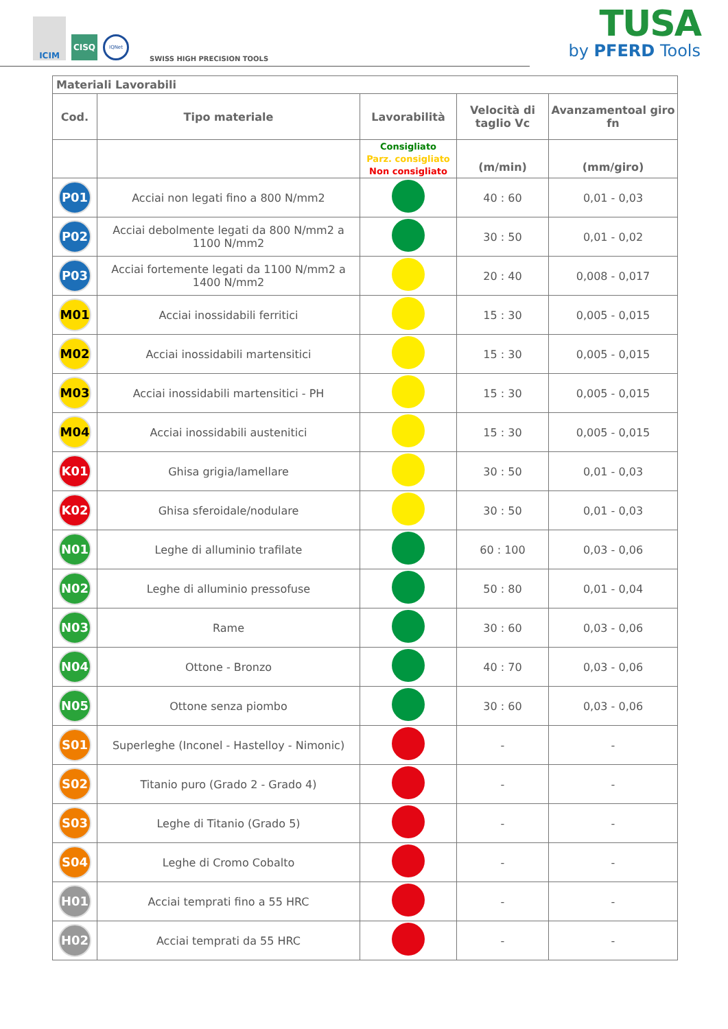ICIM
CISQ
IQNet
SWISS HIGH PRECISION TOOLS
TUSA
by PFERD Tools
| Materiali Lavorabili | | | | |
| --- | --- | --- | --- | --- |
| Cod. | Tipo materiale | Lavorabilità | Velocità di taglio Vc | Avanzamentoal giro fn |
| | | Consigliato Parz. consigliato Non consigliato | (m/min) | (mm/giro) |
| P01 | Acciai non legati fino a 800 N/mm2 | | 40 : 60 | 0,01 - 0,03 |
| P02 | Acciai debolmente legati da 800 N/mm2 a 1100 N/mm2 | | 30 : 50 | 0,01 - 0,02 |
| P03 | Acciai fortemente legati da 1100 N/mm2 a 1400 N/mm2 | | 20 : 40 | 0,008 - 0,017 |
| M01 | Acciai inossidabili ferritici | | 15 : 30 | 0,005 - 0,015 |
| M02 | Acciai inossidabili martensitici | | 15 : 30 | 0,005 - 0,015 |
| M03 | Acciai inossidabili martensitici - PH | | 15 : 30 | 0,005 - 0,015 |
| M04 | Acciai inossidabili austenitici | | 15 : 30 | 0,005 - 0,015 |
| K01 | Ghisa grigia/lamellare | | 30 : 50 | 0,01 - 0,03 |
| K02 | Ghisa sferoidale/nodulare | | 30 : 50 | 0,01 - 0,03 |
| N01 | Leghe di alluminio trafilate | | 60 : 100 | 0,03 - 0,06 |
| N02 | Leghe di alluminio pressofuse | | 50 : 80 | 0,01 - 0,04 |
| N03 | Rame | | 30 : 60 | 0,03 - 0,06 |
| N04 | Ottone - Bronzo | | 40 : 70 | 0,03 - 0,06 |
| N05 | Ottone senza piombo | | 30 : 60 | 0,03 - 0,06 |
| S01 | Superleghe (Inconel - Hastelloy - Nimonic) | | - | - |
| S02 | Titanio puro (Grado 2 - Grado 4) | | - | - |
| S03 | Leghe di Titanio (Grado 5) | | - | - |
| S04 | Leghe di Cromo Cobalto | | - | - |
| H01 | Acciai temprati fino a 55 HRC | | - | - |
| H02 | Acciai temprati da 55 HRC | | - | - |